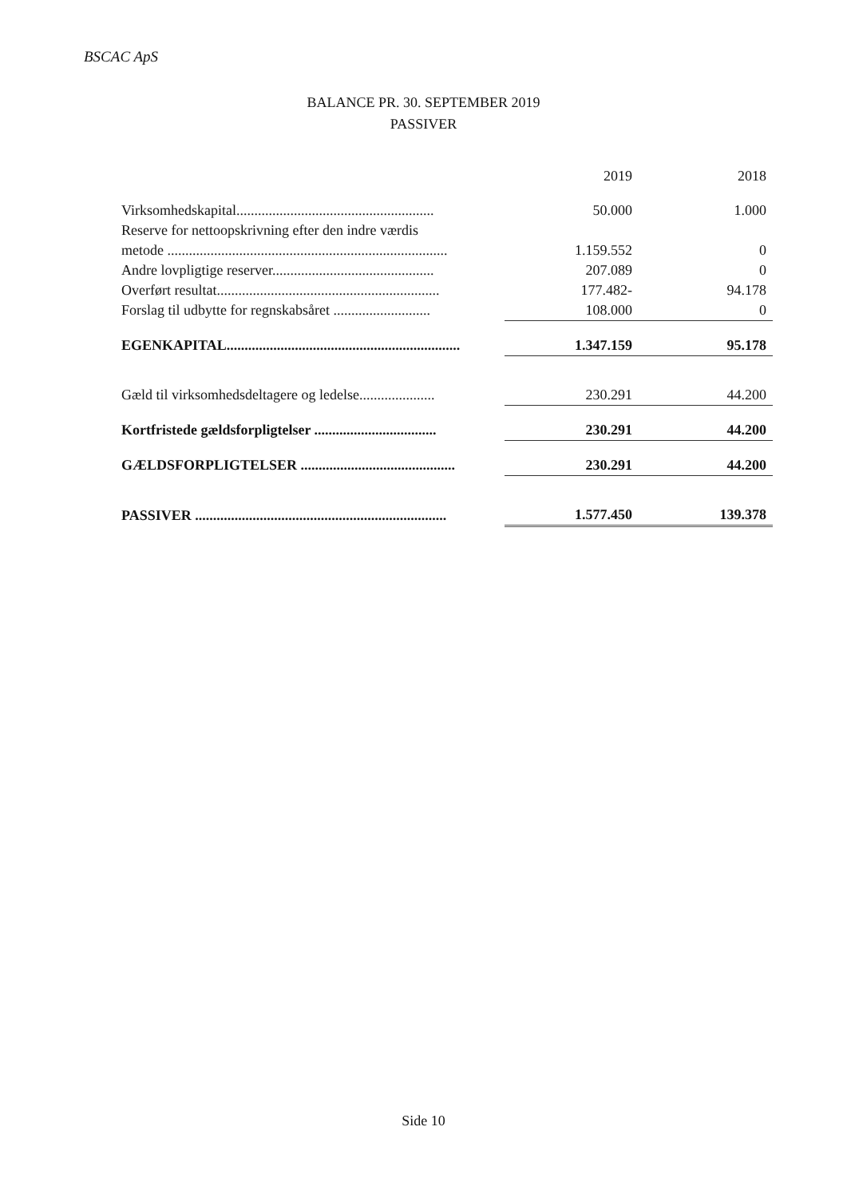BSCAC ApS
BALANCE PR. 30. SEPTEMBER 2019
PASSIVER
| | 2019 | 2018 |
| --- | --- | --- |
| Virksomhedskapital....................................................... | 50.000 | 1.000 |
| Reserve for nettoopskrivning efter den indre værdis | | |
| metode .............................................................................. | 1.159.552 | 0 |
| Andre lovpligtige reserver............................................. | 207.089 | 0 |
| Overført resultat.............................................................. | 177.482- | 94.178 |
| Forslag til udbytte for regnskabsåret ........................... | 108.000 | 0 |
| EGENKAPITAL................................................................. | 1.347.159 | 95.178 |
| Gæld til virksomhedsdeltagere og ledelse..................... | 230.291 | 44.200 |
| Kortfristede gældsforpligtelser .................................. | 230.291 | 44.200 |
| GÆLDSFORPLIGTELSER ........................................... | 230.291 | 44.200 |
| PASSIVER ...................................................................... | 1.577.450 | 139.378 |
Side 10